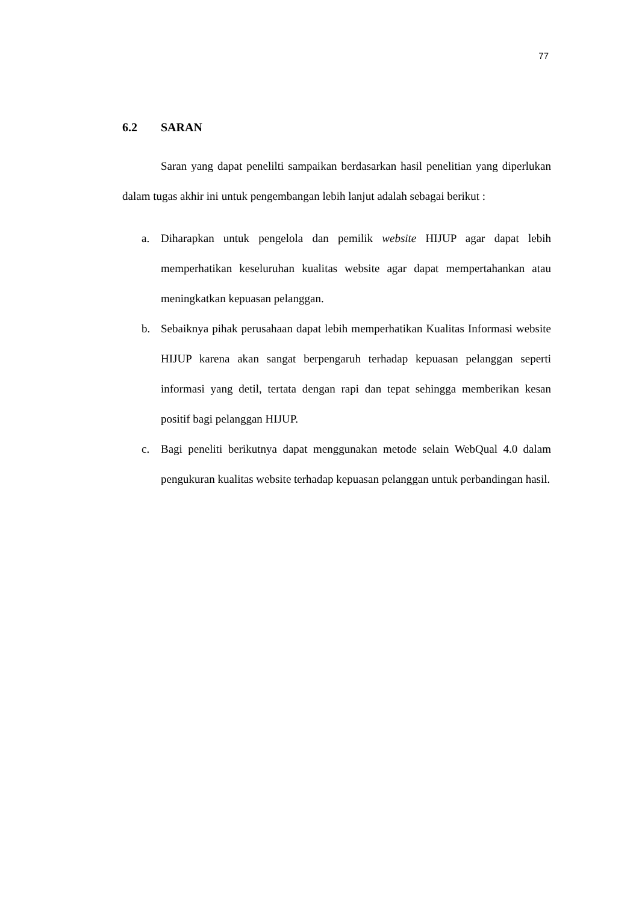77
6.2 SARAN
Saran yang dapat penelilti sampaikan berdasarkan hasil penelitian yang diperlukan dalam tugas akhir ini untuk pengembangan lebih lanjut adalah sebagai berikut :
a. Diharapkan untuk pengelola dan pemilik website HIJUP agar dapat lebih memperhatikan keseluruhan kualitas website agar dapat mempertahankan atau meningkatkan kepuasan pelanggan.
b. Sebaiknya pihak perusahaan dapat lebih memperhatikan Kualitas Informasi website HIJUP karena akan sangat berpengaruh terhadap kepuasan pelanggan seperti informasi yang detil, tertata dengan rapi dan tepat sehingga memberikan kesan positif bagi pelanggan HIJUP.
c. Bagi peneliti berikutnya dapat menggunakan metode selain WebQual 4.0 dalam pengukuran kualitas website terhadap kepuasan pelanggan untuk perbandingan hasil.